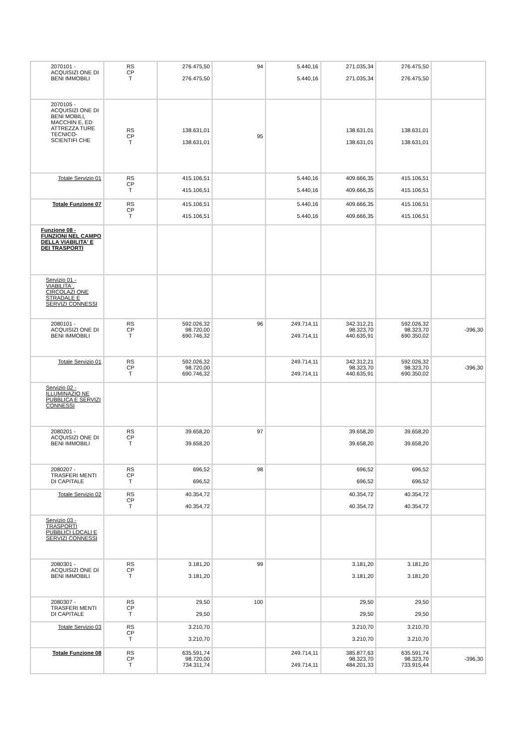| 2070101 - ACQUISIZI ONE DI BENI IMMOBILI | RS CP T | 276.475,50 276.475,50 | 94 | 5.440,16 5.440,16 | 271.035,34 271.035,34 | 276.475,50 276.475,50 | |
| 2070105 - ACQUISIZI ONE DI BENI MOBILI, MACCHIN E, ED ATTREZZA TURE TECNICO-SCIENTIFI CHE | RS CP T | 138.631,01 138.631,01 | 95 | | 138.631,01 138.631,01 | 138.631,01 138.631,01 | |
| Totale Servizio 01 | RS CP T | 415.106,51 415.106,51 | | 5.440,16 5.440,16 | 409.666,35 409.666,35 | 415.106,51 415.106,51 | |
| Totale Funzione 07 | RS CP T | 415.106,51 415.106,51 | | 5.440,16 5.440,16 | 409.666,35 409.666,35 | 415.106,51 415.106,51 | |
| Funzione 08 - FUNZIONI NEL CAMPO DELLA VIABILITA' E DEI TRASPORTI | | | | | | | |
| Servizio 01 - VIABILITA`, CIRCOLAZI ONE STRADALE E SERVIZI CONNESSI | | | | | | | |
| 2080101 - ACQUISIZI ONE DI BENI IMMOBILI | RS CP T | 592.026,32 98.720,00 690.746,32 | 96 | 249.714,11 249.714,11 | 342.312,21 98.323,70 440.635,91 | 592.026,32 98.323,70 690.350,02 | -396,30 |
| Totale Servizio 01 | RS CP T | 592.026,32 98.720,00 690.746,32 | | 249.714,11 249.714,11 | 342.312,21 98.323,70 440.635,91 | 592.026,32 98.323,70 690.350,02 | -396,30 |
| Servizio 02 - ILLUMINAZIO NE PUBBLICA E SERVIZI CONNESSI | | | | | | | |
| 2080201 - ACQUISIZI ONE DI BENI IMMOBILI | RS CP T | 39.658,20 39.658,20 | 97 | | 39.658,20 39.658,20 | 39.658,20 39.658,20 | |
| 2080207 - TRASFERI MENTI DI CAPITALE | RS CP T | 696,52 696,52 | 98 | | 696,52 696,52 | 696,52 696,52 | |
| Totale Servizio 02 | RS CP T | 40.354,72 40.354,72 | | | 40.354,72 40.354,72 | 40.354,72 40.354,72 | |
| Servizio 03 - TRASPORTI PUBBLICI LOCALI E SERVIZI CONNESSI | | | | | | | |
| 2080301 - ACQUISIZI ONE DI BENI IMMOBILI | RS CP T | 3.181,20 3.181,20 | 99 | | 3.181,20 3.181,20 | 3.181,20 3.181,20 | |
| 2080307 - TRASFERI MENTI DI CAPITALE | RS CP T | 29,50 29,50 | 100 | | 29,50 29,50 | 29,50 29,50 | |
| Totale Servizio 03 | RS CP T | 3.210,70 3.210,70 | | | 3.210,70 3.210,70 | 3.210,70 3.210,70 | |
| Totale Funzione 08 | RS CP T | 635.591,74 98.720,00 734.311,74 | | 249.714,11 249.714,11 | 385.877,63 98.323,70 484.201,33 | 635.591,74 98.323,70 733.915,44 | -396,30 |